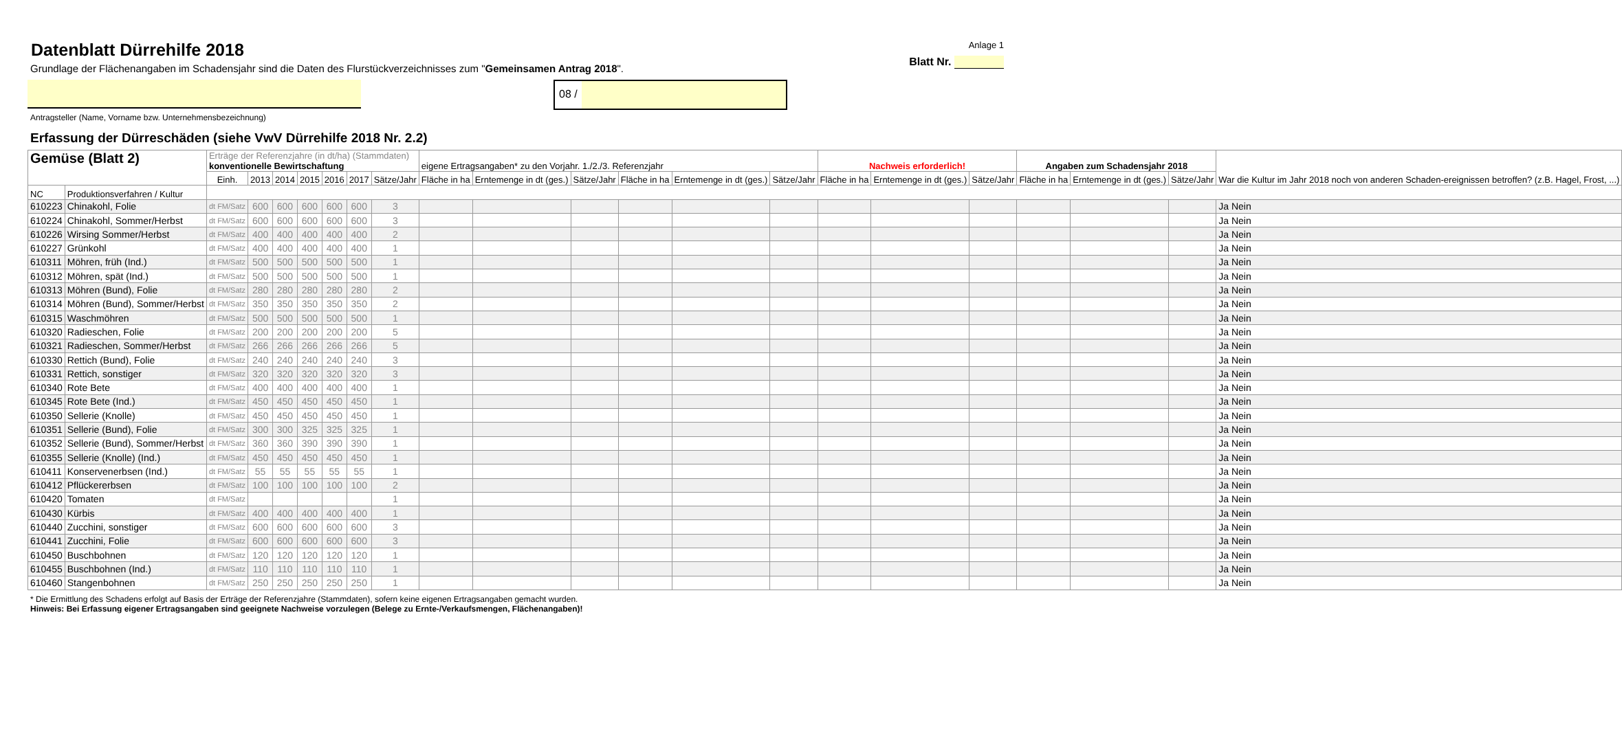Datenblatt Dürrehilfe 2018
Grundlage der Flächenangaben im Schadensjahr sind die Daten des Flurstückverzeichnisses zum "Gemeinsamen Antrag 2018".
Anlage 1
Blatt Nr.
08 /
Antragsteller (Name, Vorname bzw. Unternehmensbezeichnung)
Erfassung der Dürreschäden (siehe VwV Dürrehilfe 2018 Nr. 2.2)
| Gemüse (Blatt 2) | | Erträge der Referenzjahre (in dt/ha) (Stammdaten) konventionelle Bewirtschaftung | | | | | | | eigene Ertragsangaben* zu den Vorjahr. 1./2./3. Referenzjahr | | | | | | Nachweis erforderlich! | | | Angaben zum Schadensjahr 2018 | | | War die Kultur im Jahr 2018 noch von anderen Schaden-ereignissen betroffen? (z.B. Hagel, Frost, ...) |
| --- | --- | --- | --- | --- | --- | --- | --- | --- | --- | --- | --- | --- | --- | --- | --- | --- | --- | --- | --- | --- | --- |
| | | Einh. | 2013 | 2014 | 2015 | 2016 | 2017 | Sätze/Jahr | Fläche in ha | Erntemenge in dt (ges.) | Sätze/Jahr | Fläche in ha | Erntemenge in dt (ges.) | Sätze/Jahr | Fläche in ha | Erntemenge in dt (ges.) | Sätze/Jahr | Fläche in ha | Erntemenge in dt (ges.) | Sätze/Jahr | |
| NC | Produktionsverfahren / Kultur | | | | | | | | | | | | | | | | | | | | |
| 610223 | Chinakohl, Folie | dt FM/Satz | 600 | 600 | 600 | 600 | 600 | 3 | | | | | | | | | | | | | Ja Nein |
| 610224 | Chinakohl, Sommer/Herbst | dt FM/Satz | 600 | 600 | 600 | 600 | 600 | 3 | | | | | | | | | | | | | Ja Nein |
| 610226 | Wirsing Sommer/Herbst | dt FM/Satz | 400 | 400 | 400 | 400 | 400 | 2 | | | | | | | | | | | | | Ja Nein |
| 610227 | Grünkohl | dt FM/Satz | 400 | 400 | 400 | 400 | 400 | 1 | | | | | | | | | | | | | Ja Nein |
| 610311 | Möhren, früh (Ind.) | dt FM/Satz | 500 | 500 | 500 | 500 | 500 | 1 | | | | | | | | | | | | | Ja Nein |
| 610312 | Möhren, spät (Ind.) | dt FM/Satz | 500 | 500 | 500 | 500 | 500 | 1 | | | | | | | | | | | | | Ja Nein |
| 610313 | Möhren (Bund), Folie | dt FM/Satz | 280 | 280 | 280 | 280 | 280 | 2 | | | | | | | | | | | | | Ja Nein |
| 610314 | Möhren (Bund), Sommer/Herbst | dt FM/Satz | 350 | 350 | 350 | 350 | 350 | 2 | | | | | | | | | | | | | Ja Nein |
| 610315 | Waschmöhren | dt FM/Satz | 500 | 500 | 500 | 500 | 500 | 1 | | | | | | | | | | | | | Ja Nein |
| 610320 | Radieschen, Folie | dt FM/Satz | 200 | 200 | 200 | 200 | 200 | 5 | | | | | | | | | | | | | Ja Nein |
| 610321 | Radieschen, Sommer/Herbst | dt FM/Satz | 266 | 266 | 266 | 266 | 266 | 5 | | | | | | | | | | | | | Ja Nein |
| 610330 | Rettich (Bund), Folie | dt FM/Satz | 240 | 240 | 240 | 240 | 240 | 3 | | | | | | | | | | | | | Ja Nein |
| 610331 | Rettich, sonstiger | dt FM/Satz | 320 | 320 | 320 | 320 | 320 | 3 | | | | | | | | | | | | | Ja Nein |
| 610340 | Rote Bete | dt FM/Satz | 400 | 400 | 400 | 400 | 400 | 1 | | | | | | | | | | | | | Ja Nein |
| 610345 | Rote Bete (Ind.) | dt FM/Satz | 450 | 450 | 450 | 450 | 450 | 1 | | | | | | | | | | | | | Ja Nein |
| 610350 | Sellerie (Knolle) | dt FM/Satz | 450 | 450 | 450 | 450 | 450 | 1 | | | | | | | | | | | | | Ja Nein |
| 610351 | Sellerie (Bund), Folie | dt FM/Satz | 300 | 300 | 325 | 325 | 325 | 1 | | | | | | | | | | | | | Ja Nein |
| 610352 | Sellerie (Bund), Sommer/Herbst | dt FM/Satz | 360 | 360 | 390 | 390 | 390 | 1 | | | | | | | | | | | | | Ja Nein |
| 610355 | Sellerie (Knolle) (Ind.) | dt FM/Satz | 450 | 450 | 450 | 450 | 450 | 1 | | | | | | | | | | | | | Ja Nein |
| 610411 | Konservenerbsen (Ind.) | dt FM/Satz | 55 | 55 | 55 | 55 | 55 | 1 | | | | | | | | | | | | | Ja Nein |
| 610412 | Pflückererbsen | dt FM/Satz | 100 | 100 | 100 | 100 | 100 | 2 | | | | | | | | | | | | | Ja Nein |
| 610420 | Tomaten | dt FM/Satz | | | | | | 1 | | | | | | | | | | | | | Ja Nein |
| 610430 | Kürbis | dt FM/Satz | 400 | 400 | 400 | 400 | 400 | 1 | | | | | | | | | | | | | Ja Nein |
| 610440 | Zucchini, sonstiger | dt FM/Satz | 600 | 600 | 600 | 600 | 600 | 3 | | | | | | | | | | | | | Ja Nein |
| 610441 | Zucchini, Folie | dt FM/Satz | 600 | 600 | 600 | 600 | 600 | 3 | | | | | | | | | | | | | Ja Nein |
| 610450 | Buschbohnen | dt FM/Satz | 120 | 120 | 120 | 120 | 120 | 1 | | | | | | | | | | | | | Ja Nein |
| 610455 | Buschbohnen (Ind.) | dt FM/Satz | 110 | 110 | 110 | 110 | 110 | 1 | | | | | | | | | | | | | Ja Nein |
| 610460 | Stangenbohnen | dt FM/Satz | 250 | 250 | 250 | 250 | 250 | 1 | | | | | | | | | | | | | Ja Nein |
* Die Ermittlung des Schadens erfolgt auf Basis der Erträge der Referenzjahre (Stammdaten), sofern keine eigenen Ertragsangaben gemacht wurden.
Hinweis: Bei Erfassung eigener Ertragsangaben sind geeignete Nachweise vorzulegen (Belege zu Ernte-/Verkaufsmengen, Flächenangaben)!